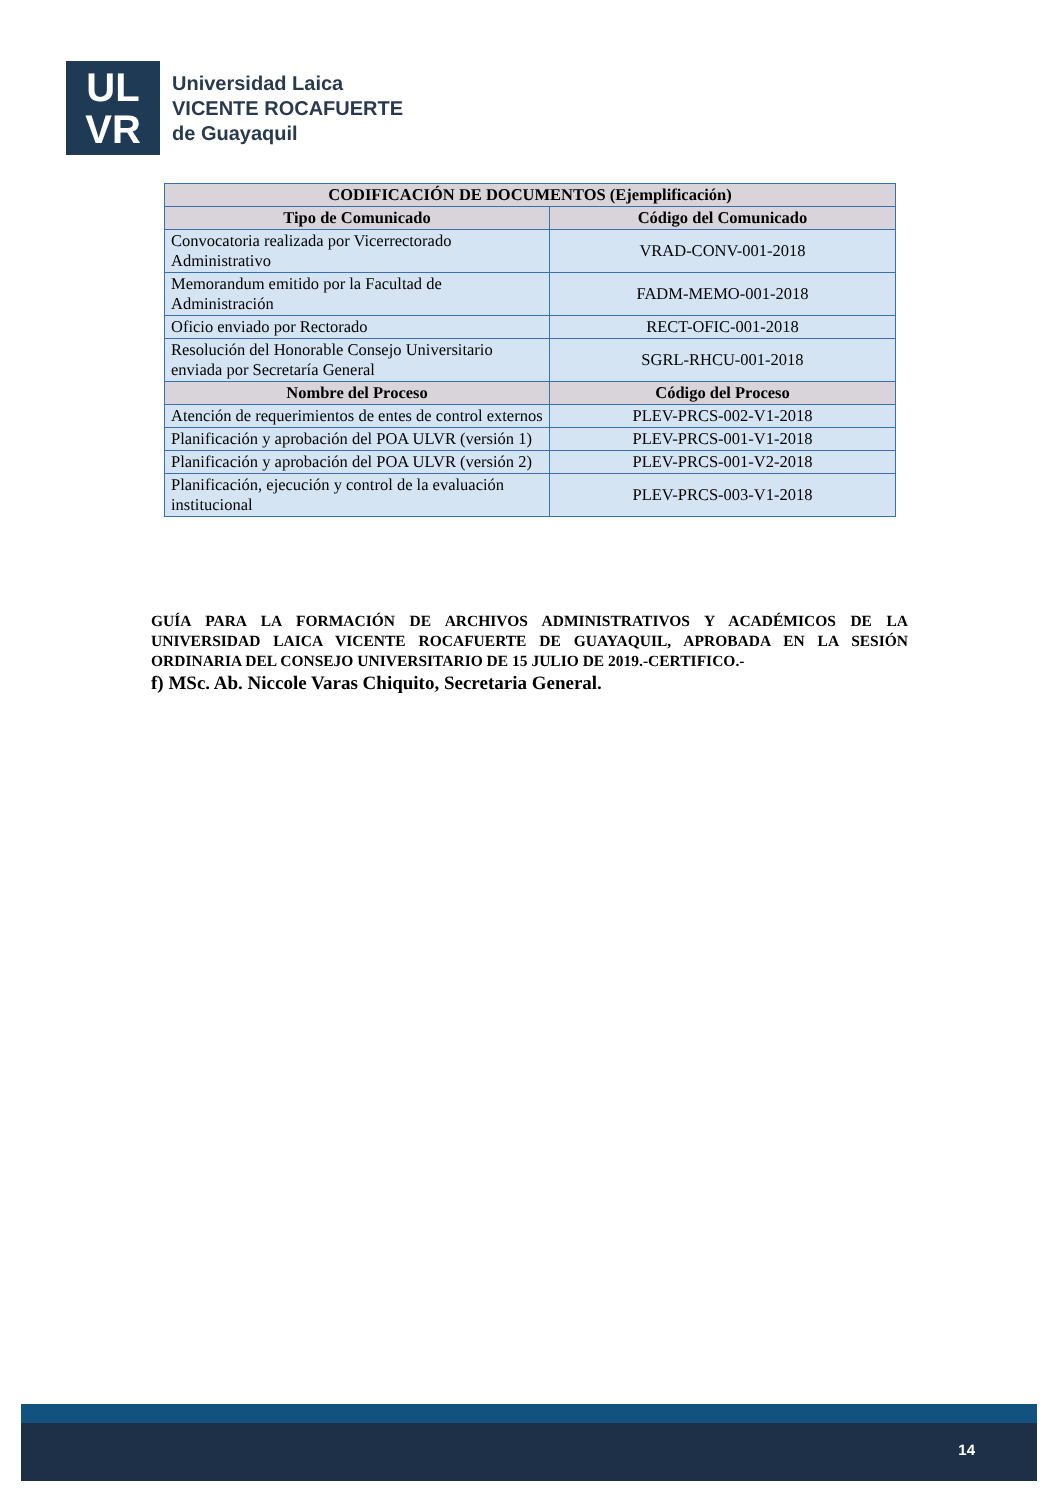UL
VR
Universidad Laica
VICENTE ROCAFUERTE
de Guayaquil
| CODIFICACIÓN DE DOCUMENTOS (Ejemplificación) | |
| --- | --- |
| Tipo de Comunicado | Código del Comunicado |
| Convocatoria realizada por Vicerrectorado Administrativo | VRAD-CONV-001-2018 |
| Memorandum emitido por la Facultad de Administración | FADM-MEMO-001-2018 |
| Oficio enviado por Rectorado | RECT-OFIC-001-2018 |
| Resolución del Honorable Consejo Universitario enviada por Secretaría General | SGRL-RHCU-001-2018 |
| Nombre del Proceso | Código del Proceso |
| Atención de requerimientos de entes de control externos | PLEV-PRCS-002-V1-2018 |
| Planificación y aprobación del POA ULVR (versión 1) | PLEV-PRCS-001-V1-2018 |
| Planificación y aprobación del POA ULVR (versión 2) | PLEV-PRCS-001-V2-2018 |
| Planificación, ejecución y control de la evaluación institucional | PLEV-PRCS-003-V1-2018 |
GUÍA PARA LA FORMACIÓN DE ARCHIVOS ADMINISTRATIVOS Y ACADÉMICOS DE LA UNIVERSIDAD LAICA VICENTE ROCAFUERTE DE GUAYAQUIL, APROBADA EN LA SESIÓN ORDINARIA DEL CONSEJO UNIVERSITARIO DE 15 JULIO DE 2019.-CERTIFICO.-
f) MSc. Ab. Niccole Varas Chiquito, Secretaria General.
14